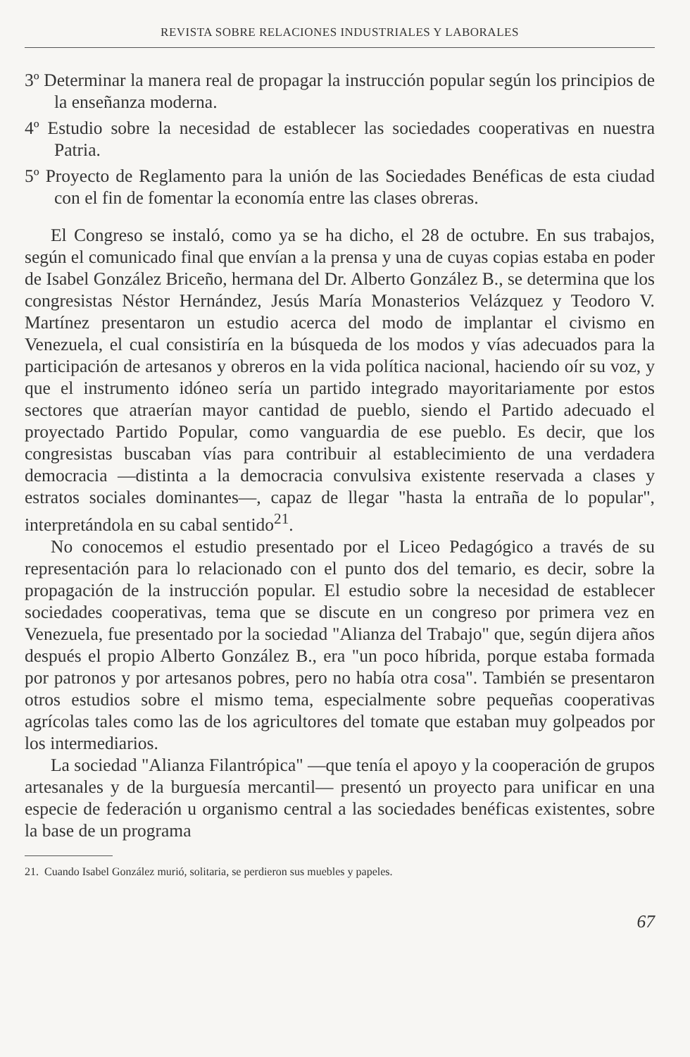REVISTA SOBRE RELACIONES INDUSTRIALES Y LABORALES
3º Determinar la manera real de propagar la instrucción popular según los principios de la enseñanza moderna.
4º Estudio sobre la necesidad de establecer las sociedades cooperativas en nuestra Patria.
5º Proyecto de Reglamento para la unión de las Sociedades Benéficas de esta ciudad con el fin de fomentar la economía entre las clases obreras.
El Congreso se instaló, como ya se ha dicho, el 28 de octubre. En sus trabajos, según el comunicado final que envían a la prensa y una de cuyas copias estaba en poder de Isabel González Briceño, hermana del Dr. Alberto González B., se determina que los congresistas Néstor Hernández, Jesús María Monasterios Velázquez y Teodoro V. Martínez presentaron un estudio acerca del modo de implantar el civismo en Venezuela, el cual consistiría en la búsqueda de los modos y vías adecuados para la participación de artesanos y obreros en la vida política nacional, haciendo oír su voz, y que el instrumento idóneo sería un partido integrado mayoritariamente por estos sectores que atraerían mayor cantidad de pueblo, siendo el Partido adecuado el proyectado Partido Popular, como vanguardia de ese pueblo. Es decir, que los congresistas buscaban vías para contribuir al establecimiento de una verdadera democracia —distinta a la democracia convulsiva existente reservada a clases y estratos sociales dominantes—, capaz de llegar "hasta la entraña de lo popular", interpretándola en su cabal sentido<sup>21</sup>.
No conocemos el estudio presentado por el Liceo Pedagógico a través de su representación para lo relacionado con el punto dos del temario, es decir, sobre la propagación de la instrucción popular. El estudio sobre la necesidad de establecer sociedades cooperativas, tema que se discute en un congreso por primera vez en Venezuela, fue presentado por la sociedad "Alianza del Trabajo" que, según dijera años después el propio Alberto González B., era "un poco híbrida, porque estaba formada por patronos y por artesanos pobres, pero no había otra cosa". También se presentaron otros estudios sobre el mismo tema, especialmente sobre pequeñas cooperativas agrícolas tales como las de los agricultores del tomate que estaban muy golpeados por los intermediarios.
La sociedad "Alianza Filantrópica" —que tenía el apoyo y la cooperación de grupos artesanales y de la burguesía mercantil— presentó un proyecto para unificar en una especie de federación u organismo central a las sociedades benéficas existentes, sobre la base de un programa
21. Cuando Isabel González murió, solitaria, se perdieron sus muebles y papeles.
67